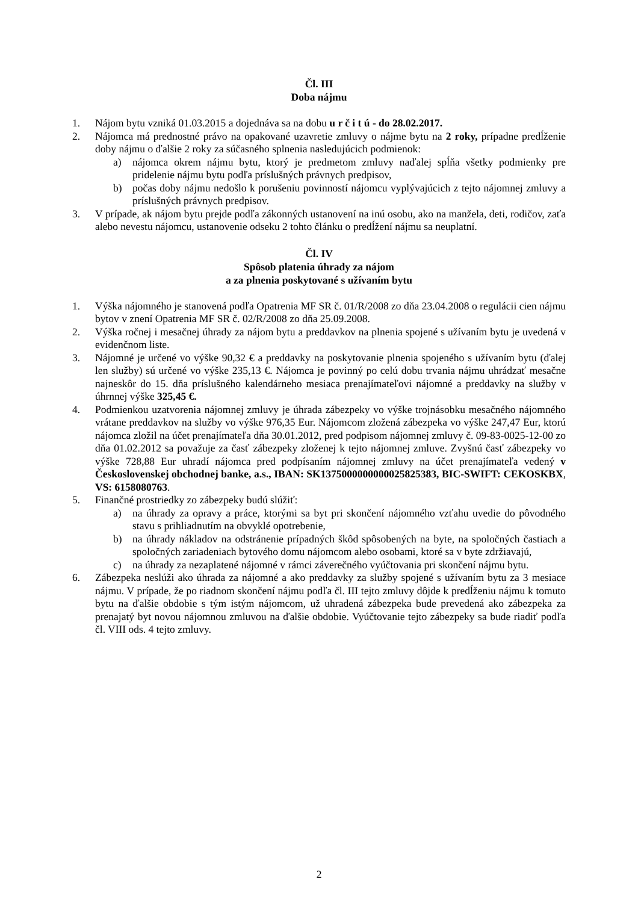Čl. III
Doba nájmu
1. Nájom bytu vzniká 01.03.2015 a dojednáva sa na dobu u r č i t ú - do 28.02.2017.
2. Nájomca má prednostné právo na opakované uzavretie zmluvy o nájme bytu na 2 roky, prípadne predĺženie doby nájmu o ďalšie 2 roky za súčasného splnenia nasledujúcich podmienok:
a) nájomca okrem nájmu bytu, ktorý je predmetom zmluvy naďalej spĺňa všetky podmienky pre pridelenie nájmu bytu podľa príslušných právnych predpisov,
b) počas doby nájmu nedošlo k porušeniu povinností nájomcu vyplývajúcich z tejto nájomnej zmluvy a príslušných právnych predpisov.
3. V prípade, ak nájom bytu prejde podľa zákonných ustanovení na inú osobu, ako na manžela, deti, rodičov, zaťa alebo nevestu nájomcu, ustanovenie odseku 2 tohto článku o predĺžení nájmu sa neuplatní.
Čl. IV
Spôsob platenia úhrady za nájom
a za plnenia poskytované s užívaním bytu
1. Výška nájomného je stanovená podľa Opatrenia MF SR č. 01/R/2008 zo dňa 23.04.2008 o regulácii cien nájmu bytov v znení Opatrenia MF SR č. 02/R/2008 zo dňa 25.09.2008.
2. Výška ročnej i mesačnej úhrady za nájom bytu a preddavkov na plnenia spojené s užívaním bytu je uvedená v evidenčnom liste.
3. Nájomné je určené vo výške 90,32 € a preddavky na poskytovanie plnenia spojeného s užívaním bytu (ďalej len služby) sú určené vo výške 235,13 €. Nájomca je povinný po celú dobu trvania nájmu uhrádzať mesačne najneskôr do 15. dňa príslušného kalendárneho mesiaca prenajímateľovi nájomné a preddavky na služby v úhrnnej výške 325,45 €.
4. Podmienkou uzatvorenia nájomnej zmluvy je úhrada zábezpeky vo výške trojnásobku mesačného nájomného vrátane preddavkov na služby vo výške 976,35 Eur. Nájomcom zložená zábezpeka vo výške 247,47 Eur, ktorú nájomca zložil na účet prenajímateľa dňa 30.01.2012, pred podpisom nájomnej zmluvy č. 09-83-0025-12-00 zo dňa 01.02.2012 sa považuje za časť zábezpeky zloženej k tejto nájomnej zmluve. Zvyšnú časť zábezpeky vo výške 728,88 Eur uhradí nájomca pred podpísaním nájomnej zmluvy na účet prenajímateľa vedený v Československej obchodnej banke, a.s., IBAN: SK1375000000000025825383, BIC-SWIFT: CEKOSKBX, VS: 6158080763.
5. Finančné prostriedky zo zábezpeky budú slúžiť:
a) na úhrady za opravy a práce, ktorými sa byt pri skončení nájomného vzťahu uvedie do pôvodného stavu s prihliadnutím na obvyklé opotrebenie,
b) na úhrady nákladov na odstránenie prípadných škôd spôsobených na byte, na spoločných častiach a spoločných zariadeniach bytového domu nájomcom alebo osobami, ktoré sa v byte zdržiavajú,
c) na úhrady za nezaplatené nájomné v rámci záverečného vyúčtovania pri skončení nájmu bytu.
6. Zábezpeka neslúži ako úhrada za nájomné a ako preddavky za služby spojené s užívaním bytu za 3 mesiace nájmu. V prípade, že po riadnom skončení nájmu podľa čl. III tejto zmluvy dôjde k predĺženiu nájmu k tomuto bytu na ďalšie obdobie s tým istým nájomcom, už uhradená zábezpeka bude prevedená ako zábezpeka za prenajatý byt novou nájomnou zmluvou na ďalšie obdobie. Vyúčtovanie tejto zábezpeky sa bude riadiť podľa čl. VIII ods. 4 tejto zmluvy.
2